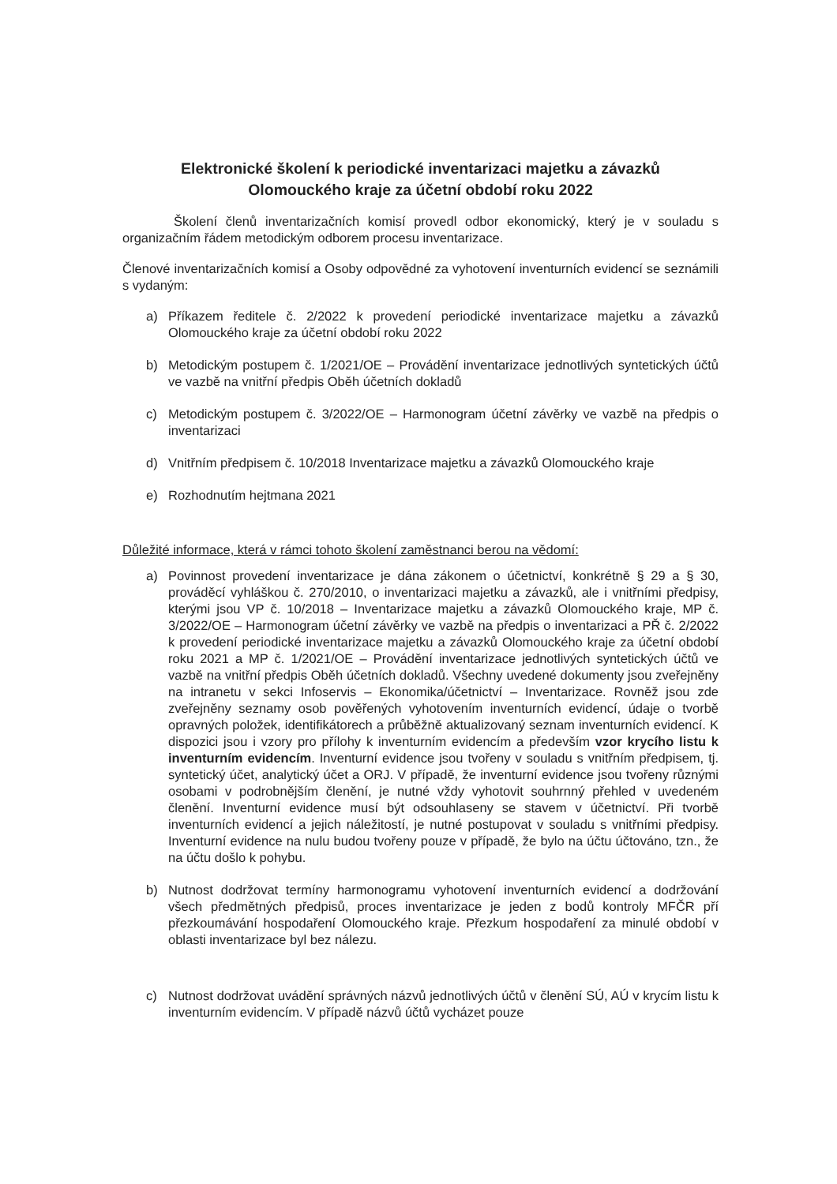Elektronické školení k periodické inventarizaci majetku a závazků
Olomouckého kraje za účetní období roku 2022
Školení členů inventarizačních komisí provedl odbor ekonomický, který je v souladu s organizačním řádem metodickým odborem procesu inventarizace.
Členové inventarizačních komisí a Osoby odpovědné za vyhotovení inventurních evidencí se seznámili s vydaným:
a) Příkazem ředitele č. 2/2022 k provedení periodické inventarizace majetku a závazků Olomouckého kraje za účetní období roku 2022
b) Metodickým postupem č. 1/2021/OE – Provádění inventarizace jednotlivých syntetických účtů ve vazbě na vnitřní předpis Oběh účetních dokladů
c) Metodickým postupem č. 3/2022/OE – Harmonogram účetní závěrky ve vazbě na předpis o inventarizaci
d) Vnitřním předpisem č. 10/2018 Inventarizace majetku a závazků Olomouckého kraje
e) Rozhodnutím hejtmana 2021
Důležité informace, která v rámci tohoto školení zaměstnanci berou na vědomí:
a) Povinnost provedení inventarizace je dána zákonem o účetnictví, konkrétně § 29 a § 30, prováděcí vyhláškou č. 270/2010, o inventarizaci majetku a závazků, ale i vnitřními předpisy, kterými jsou VP č. 10/2018 – Inventarizace majetku a závazků Olomouckého kraje, MP č. 3/2022/OE – Harmonogram účetní závěrky ve vazbě na předpis o inventarizaci a PŘ č. 2/2022 k provedení periodické inventarizace majetku a závazků Olomouckého kraje za účetní období roku 2021 a MP č. 1/2021/OE – Provádění inventarizace jednotlivých syntetických účtů ve vazbě na vnitřní předpis Oběh účetních dokladů. Všechny uvedené dokumenty jsou zveřejněny na intranetu v sekci Infoservis – Ekonomika/účetnictví – Inventarizace. Rovněž jsou zde zveřejněny seznamy osob pověřených vyhotovením inventurních evidencí, údaje o tvorbě opravných položek, identifikátorech a průběžně aktualizovaný seznam inventurních evidencí. K dispozici jsou i vzory pro přílohy k inventurním evidencím a především vzor krycího listu k inventurním evidencím. Inventurní evidence jsou tvořeny v souladu s vnitřním předpisem, tj. syntetický účet, analytický účet a ORJ. V případě, že inventurní evidence jsou tvořeny různými osobami v podrobnějším členění, je nutné vždy vyhotovit souhrnný přehled v uvedeném členění. Inventurní evidence musí být odsouhlaseny se stavem v účetnictví. Při tvorbě inventurních evidencí a jejich náležitostí, je nutné postupovat v souladu s vnitřními předpisy. Inventurní evidence na nulu budou tvořeny pouze v případě, že bylo na účtu účtováno, tzn., že na účtu došlo k pohybu.
b) Nutnost dodržovat termíny harmonogramu vyhotovení inventurních evidencí a dodržování všech předmětných předpisů, proces inventarizace je jeden z bodů kontroly MFČR pří přezkoumávání hospodaření Olomouckého kraje. Přezkum hospodaření za minulé období v oblasti inventarizace byl bez nálezu.
c) Nutnost dodržovat uvádění správných názvů jednotlivých účtů v členění SÚ, AÚ v krycím listu k inventurním evidencím. V případě názvů účtů vycházet pouze